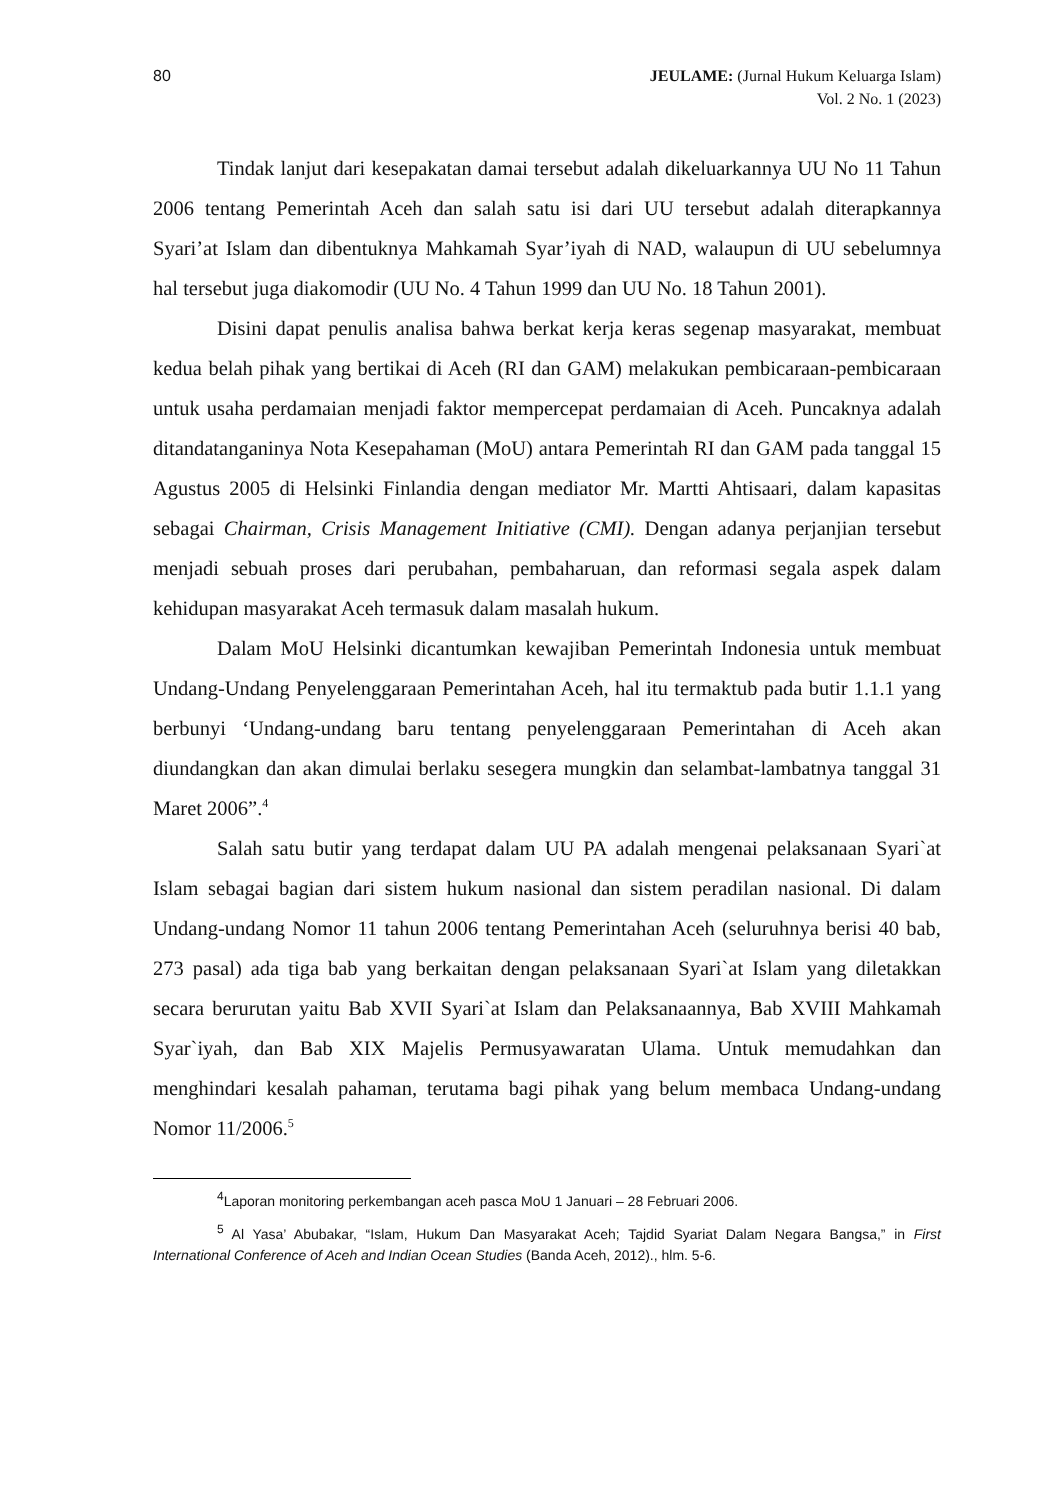80 JEULAME: (Jurnal Hukum Keluarga Islam)
Vol. 2 No. 1 (2023)
Tindak lanjut dari kesepakatan damai tersebut adalah dikeluarkannya UU No 11 Tahun 2006 tentang Pemerintah Aceh dan salah satu isi dari UU tersebut adalah diterapkannya Syari’at Islam dan dibentuknya Mahkamah Syar’iyah di NAD, walaupun di UU sebelumnya hal tersebut juga diakomodir (UU No. 4 Tahun 1999 dan UU No. 18 Tahun 2001).
Disini dapat penulis analisa bahwa berkat kerja keras segenap masyarakat, membuat kedua belah pihak yang bertikai di Aceh (RI dan GAM) melakukan pembicaraan-pembicaraan untuk usaha perdamaian menjadi faktor mempercepat perdamaian di Aceh. Puncaknya adalah ditandatanganinya Nota Kesepahaman (MoU) antara Pemerintah RI dan GAM pada tanggal 15 Agustus 2005 di Helsinki Finlandia dengan mediator Mr. Martti Ahtisaari, dalam kapasitas sebagai Chairman, Crisis Management Initiative (CMI). Dengan adanya perjanjian tersebut menjadi sebuah proses dari perubahan, pembaharuan, dan reformasi segala aspek dalam kehidupan masyarakat Aceh termasuk dalam masalah hukum.
Dalam MoU Helsinki dicantumkan kewajiban Pemerintah Indonesia untuk membuat Undang-Undang Penyelenggaraan Pemerintahan Aceh, hal itu termaktub pada butir 1.1.1 yang berbunyi ‘Undang-undang baru tentang penyelenggaraan Pemerintahan di Aceh akan diundangkan dan akan dimulai berlaku sesegera mungkin dan selambat-lambatnya tanggal 31 Maret 2006”.<sup>4</sup>
Salah satu butir yang terdapat dalam UU PA adalah mengenai pelaksanaan Syari`at Islam sebagai bagian dari sistem hukum nasional dan sistem peradilan nasional. Di dalam Undang-undang Nomor 11 tahun 2006 tentang Pemerintahan Aceh (seluruhnya berisi 40 bab, 273 pasal) ada tiga bab yang berkaitan dengan pelaksanaan Syari`at Islam yang diletakkan secara berurutan yaitu Bab XVII Syari`at Islam dan Pelaksanaannya, Bab XVIII Mahkamah Syar`iyah, dan Bab XIX Majelis Permusyawaratan Ulama. Untuk memudahkan dan menghindari kesalah pahaman, terutama bagi pihak yang belum membaca Undang-undang Nomor 11/2006.<sup>5</sup>
<sup>4</sup> Laporan monitoring perkembangan aceh pasca MoU 1 Januari – 28 Februari 2006.
<sup>5</sup> Al Yasa’ Abubakar, “Islam, Hukum Dan Masyarakat Aceh; Tajdid Syariat Dalam Negara Bangsa,” in First International Conference of Aceh and Indian Ocean Studies (Banda Aceh, 2012)., hlm. 5-6.